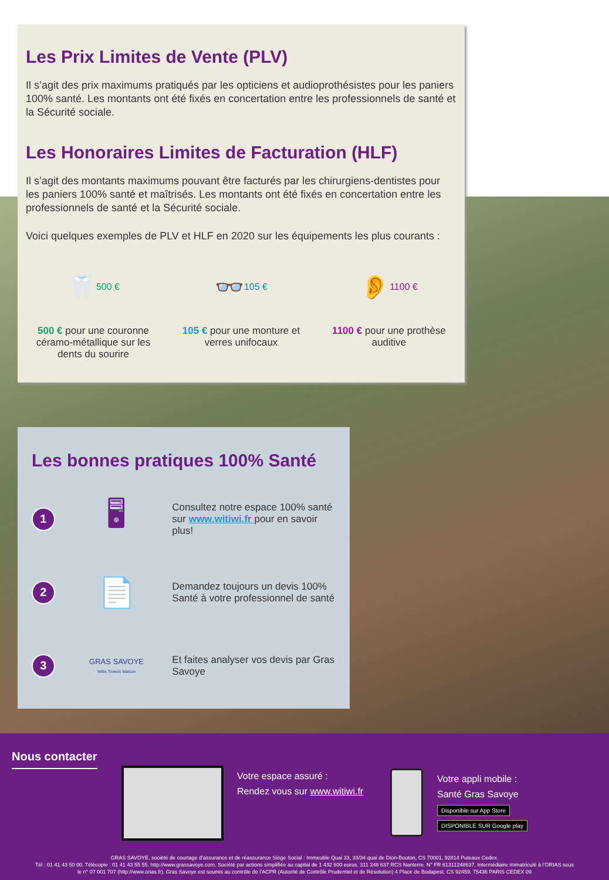Les Prix Limites de Vente (PLV)
Il s’agit des prix maximums pratiqués par les opticiens et audioprothésistes pour les paniers 100% santé. Les montants ont été fixés en concertation entre les professionnels de santé et la Sécurité sociale.
Les Honoraires Limites de Facturation (HLF)
Il s’agit des montants maximums pouvant être facturés par les chirurgiens-dentistes pour les paniers 100% santé et maîtrisés. Les montants ont été fixés en concertation entre les professionnels de santé et la Sécurité sociale.
Voici quelques exemples de PLV et HLF en 2020 sur les équipements les plus courants :
🦷 500 €
500 € pour une couronne céramo-métallique sur les dents du sourire
👓 105 €
105 € pour une monture et verres unifocaux
👂 1100 €
1100 € pour une prothèse auditive
Les bonnes pratiques 100% Santé
1
🖥
Consultez notre espace 100% santé sur www.witiwi.fr pour en savoir plus!
2
📄
Demandez toujours un devis 100% Santé à votre professionnel de santé
3
GRAS SAVOYE
Willis Towers Watson
Et faites analyser vos devis par Gras Savoye
Nous contacter
Votre espace assuré :
Rendez vous sur www.witiwi.fr
Votre appli mobile :
Santé Gras Savoye
Disponible sur App Store
DISPONIBLE SUR Google play
GRAS SAVOYE, société de courtage d’assurance et de réassurance Siège Social : Immeuble Quai 33, 33/34 quai de Dion-Bouton, CS 70001, 92814 Puteaux Cedex.
Tél : 01 41 43 50 00. Télécopie : 01 41 43 55 55. http://www.grassavoye.com. Société par actions simplifiée au capital de 1 432 600 euros. 311 248 637 RCS Nanterre. N° FR 61311248637. Intermédiaire immatriculé à l’ORIAS sous
le n° 07 001 707 (http://www.orias.fr). Gras Savoye est soumis au contrôle de l’ACPR (Autorité de Contrôle Prudentiel et de Résolution) 4 Place de Budapest. CS 92459. 75436 PARIS CEDEX 09